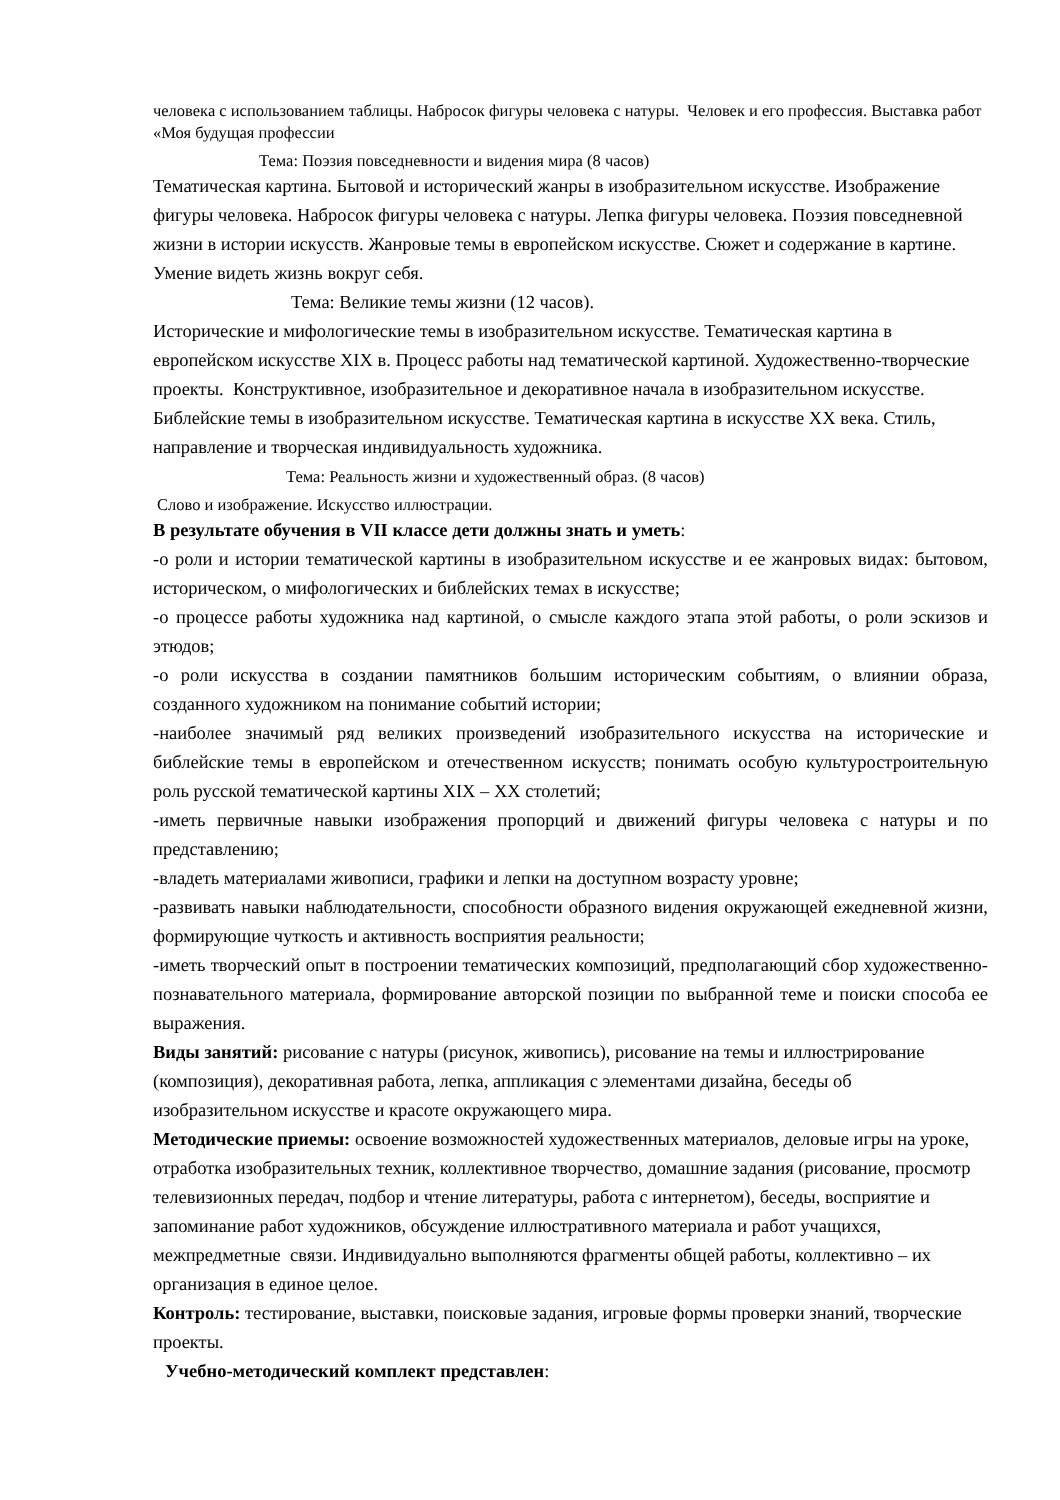человека с использованием таблицы. Набросок фигуры человека с натуры. Человек и его профессия. Выставка работ «Моя будущая профессии
Тема: Поэзия повседневности и видения мира (8 часов)
Тематическая картина. Бытовой и исторический жанры в изобразительном искусстве. Изображение фигуры человека. Набросок фигуры человека с натуры. Лепка фигуры человека. Поэзия повседневной жизни в истории искусств. Жанровые темы в европейском искусстве. Сюжет и содержание в картине. Умение видеть жизнь вокруг себя.
Тема: Великие темы жизни (12 часов).
Исторические и мифологические темы в изобразительном искусстве. Тематическая картина в европейском искусстве XIX в. Процесс работы над тематической картиной. Художественно-творческие проекты. Конструктивное, изобразительное и декоративное начала в изобразительном искусстве. Библейские темы в изобразительном искусстве. Тематическая картина в искусстве XX века. Стиль, направление и творческая индивидуальность художника.
Тема: Реальность жизни и художественный образ. (8 часов)
Слово и изображение. Искусство иллюстрации.
В результате обучения в VII классе дети должны знать и уметь:
-о роли и истории тематической картины в изобразительном искусстве и ее жанровых видах: бытовом, историческом, о мифологических и библейских темах в искусстве;
-о процессе работы художника над картиной, о смысле каждого этапа этой работы, о роли эскизов и этюдов;
-о роли искусства в создании памятников большим историческим событиям, о влиянии образа, созданного художником на понимание событий истории;
-наиболее значимый ряд великих произведений изобразительного искусства на исторические и библейские темы в европейском и отечественном искусств; понимать особую культуростроительную роль русской тематической картины XIX – XX столетий;
-иметь первичные навыки изображения пропорций и движений фигуры человека с натуры и по представлению;
-владеть материалами живописи, графики и лепки на доступном возрасту уровне;
-развивать навыки наблюдательности, способности образного видения окружающей ежедневной жизни, формирующие чуткость и активность восприятия реальности;
-иметь творческий опыт в построении тематических композиций, предполагающий сбор художественно-познавательного материала, формирование авторской позиции по выбранной теме и поиски способа ее выражения.
Виды занятий: рисование с натуры (рисунок, живопись), рисование на темы и иллюстрирование (композиция), декоративная работа, лепка, аппликация с элементами дизайна, беседы об изобразительном искусстве и красоте окружающего мира.
Методические приемы: освоение возможностей художественных материалов, деловые игры на уроке, отработка изобразительных техник, коллективное творчество, домашние задания (рисование, просмотр телевизионных передач, подбор и чтение литературы, работа с интернетом), беседы, восприятие и запоминание работ художников, обсуждение иллюстративного материала и работ учащихся, межпредметные связи. Индивидуально выполняются фрагменты общей работы, коллективно – их организация в единое целое.
Контроль: тестирование, выставки, поисковые задания, игровые формы проверки знаний, творческие проекты.
Учебно-методический комплект представлен: